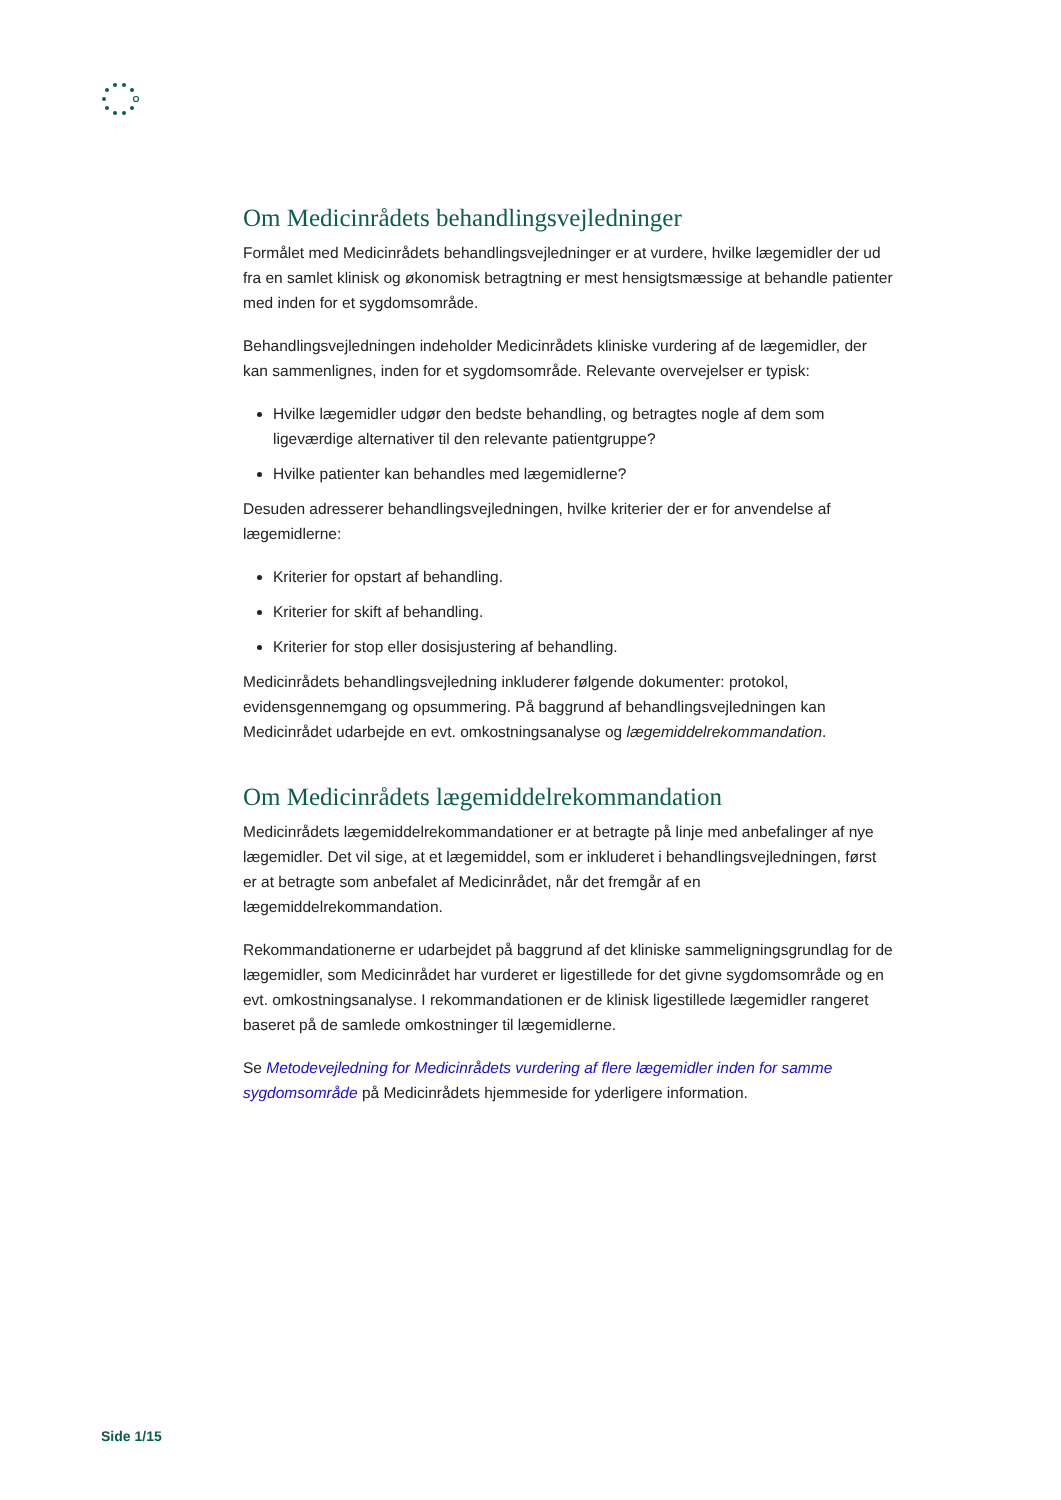Om Medicinrådets behandlingsvejledninger
Formålet med Medicinrådets behandlingsvejledninger er at vurdere, hvilke lægemidler der ud fra en samlet klinisk og økonomisk betragtning er mest hensigtsmæssige at behandle patienter med inden for et sygdomsområde.
Behandlingsvejledningen indeholder Medicinrådets kliniske vurdering af de lægemidler, der kan sammenlignes, inden for et sygdomsområde. Relevante overvejelser er typisk:
Hvilke lægemidler udgør den bedste behandling, og betragtes nogle af dem som ligeværdige alternativer til den relevante patientgruppe?
Hvilke patienter kan behandles med lægemidlerne?
Desuden adresserer behandlingsvejledningen, hvilke kriterier der er for anvendelse af lægemidlerne:
Kriterier for opstart af behandling.
Kriterier for skift af behandling.
Kriterier for stop eller dosisjustering af behandling.
Medicinrådets behandlingsvejledning inkluderer følgende dokumenter: protokol, evidensgennemgang og opsummering. På baggrund af behandlingsvejledningen kan Medicinrådet udarbejde en evt. omkostningsanalyse og lægemiddelrekommandation.
Om Medicinrådets lægemiddelrekommandation
Medicinrådets lægemiddelrekommandationer er at betragte på linje med anbefalinger af nye lægemidler. Det vil sige, at et lægemiddel, som er inkluderet i behandlingsvejledningen, først er at betragte som anbefalet af Medicinrådet, når det fremgår af en lægemiddelrekommandation.
Rekommandationerne er udarbejdet på baggrund af det kliniske sammeligningsgrundlag for de lægemidler, som Medicinrådet har vurderet er ligestillede for det givne sygdomsområde og en evt. omkostningsanalyse. I rekommandationen er de klinisk ligestillede lægemidler rangeret baseret på de samlede omkostninger til lægemidlerne.
Se Metodevejledning for Medicinrådets vurdering af flere lægemidler inden for samme sygdomsområde på Medicinrådets hjemmeside for yderligere information.
Side 1/15